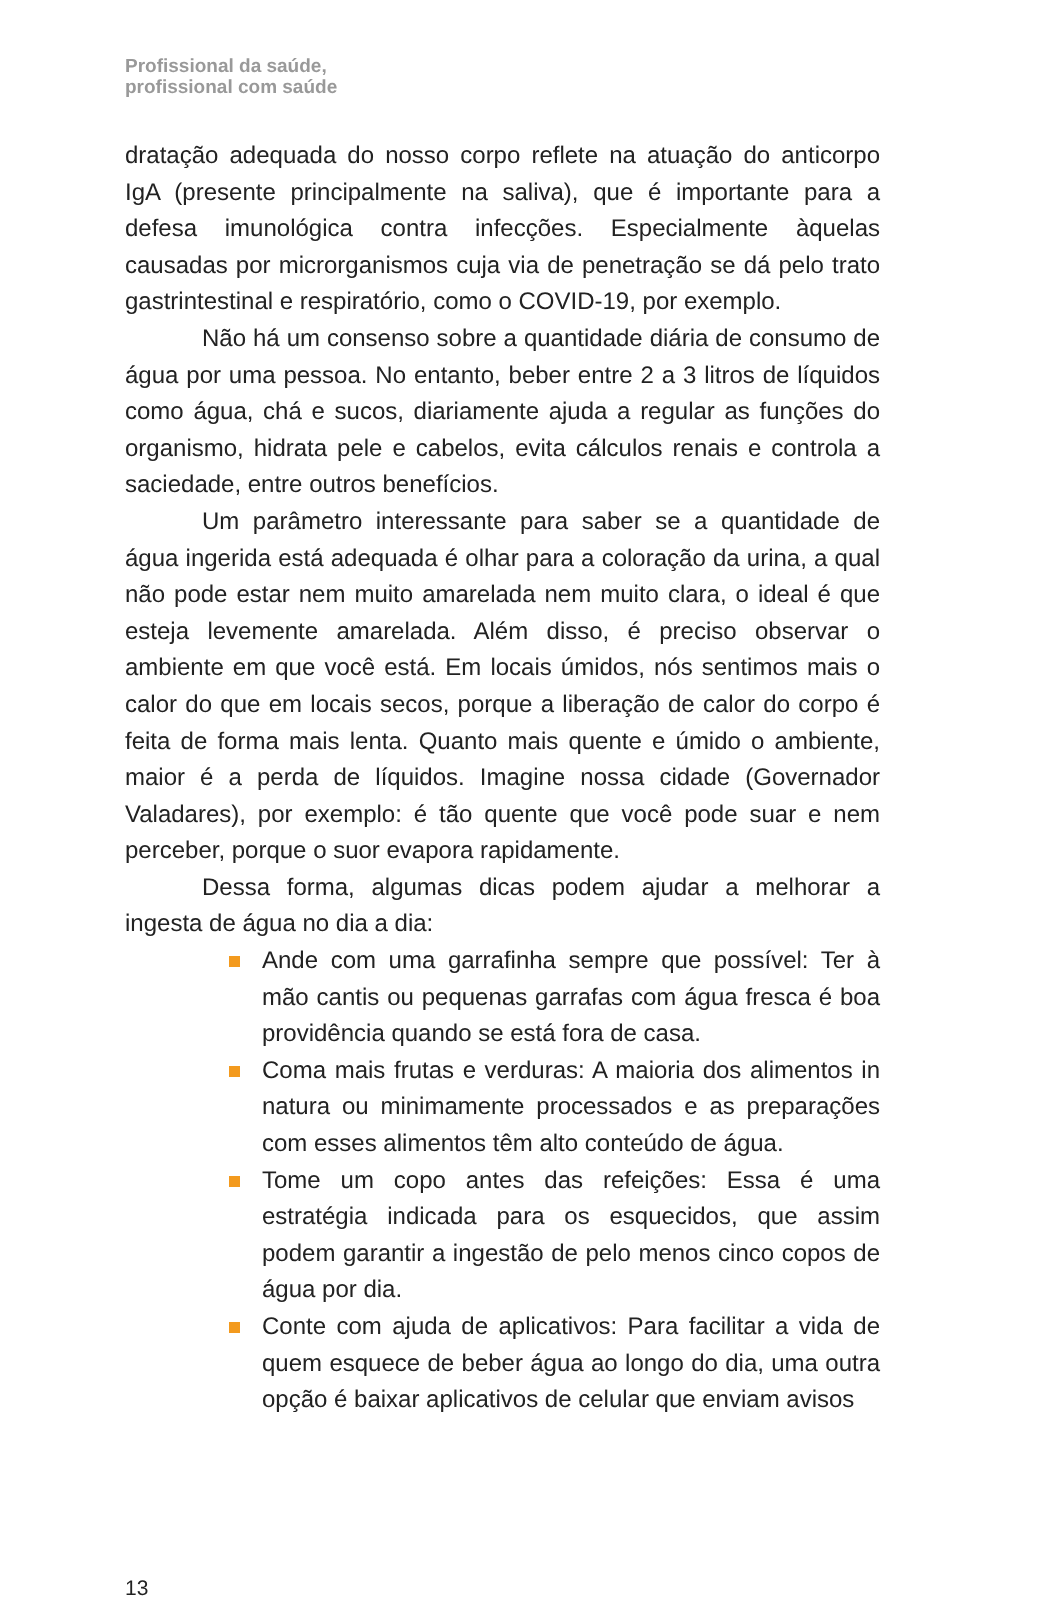Profissional da saúde,
profissional com saúde
dratação adequada do nosso corpo reflete na atuação do anticorpo IgA (presente principalmente na saliva), que é importante para a defesa imunológica contra infecções. Especialmente àquelas causadas por microrganismos cuja via de penetração se dá pelo trato gastrintestinal e respiratório, como o COVID-19, por exemplo.
Não há um consenso sobre a quantidade diária de consumo de água por uma pessoa. No entanto, beber entre 2 a 3 litros de líquidos como água, chá e sucos, diariamente ajuda a regular as funções do organismo, hidrata pele e cabelos, evita cálculos renais e controla a saciedade, entre outros benefícios.
Um parâmetro interessante para saber se a quantidade de água ingerida está adequada é olhar para a coloração da urina, a qual não pode estar nem muito amarelada nem muito clara, o ideal é que esteja levemente amarelada. Além disso, é preciso observar o ambiente em que você está. Em locais úmidos, nós sentimos mais o calor do que em locais secos, porque a liberação de calor do corpo é feita de forma mais lenta. Quanto mais quente e úmido o ambiente, maior é a perda de líquidos. Imagine nossa cidade (Governador Valadares), por exemplo: é tão quente que você pode suar e nem perceber, porque o suor evapora rapidamente.
Dessa forma, algumas dicas podem ajudar a melhorar a ingesta de água no dia a dia:
Ande com uma garrafinha sempre que possível: Ter à mão cantis ou pequenas garrafas com água fresca é boa providência quando se está fora de casa.
Coma mais frutas e verduras: A maioria dos alimentos in natura ou minimamente processados e as preparações com esses alimentos têm alto conteúdo de água.
Tome um copo antes das refeições: Essa é uma estratégia indicada para os esquecidos, que assim podem garantir a ingestão de pelo menos cinco copos de água por dia.
Conte com ajuda de aplicativos: Para facilitar a vida de quem esquece de beber água ao longo do dia, uma outra opção é baixar aplicativos de celular que enviam avisos
13